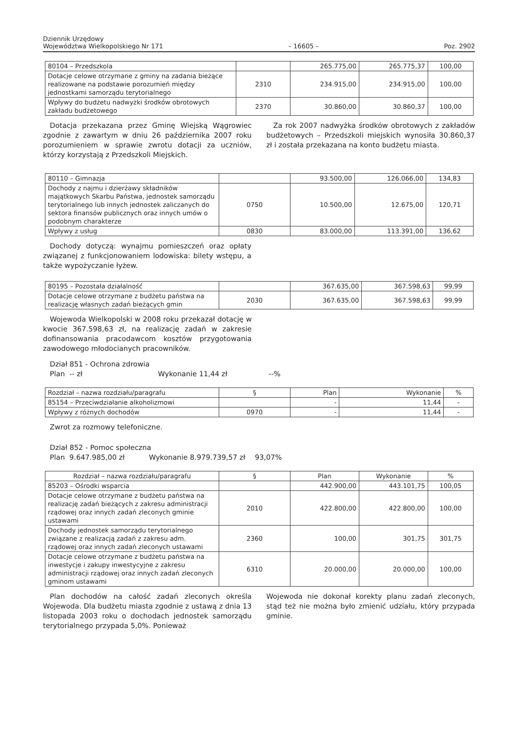Dziennik Urzędowy
Województwa Wielkopolskiego Nr 171
– 16605 –
Poz. 2902
| 80104 – Przedszkola | | 265.775,00 | 265.775,37 | 100,00 |
| Dotacje celowe otrzymane z gminy na zadania bieżące realizowane na podstawie porozumień między jednostkami samorządu terytorialnego | 2310 | 234.915,00 | 234.915,00 | 100,00 |
| Wpływy do budżetu nadwyżki środków obrotowych zakładu budżetowego | 2370 | 30.860,00 | 30.860,37 | 100,00 |
Dotacja przekazana przez Gminę Wiejską Wągrowiec zgodnie z zawartym w dniu 26 października 2007 roku porozumieniem w sprawie zwrotu dotacji za uczniów, którzy korzystają z Przedszkoli Miejskich.
Za rok 2007 nadwyżka środków obrotowych z zakładów budżetowych – Przedszkoli miejskich wynosiła 30.860,37 zł i została przekazana na konto budżetu miasta.
| 80110 – Gimnazja | | 93.500,00 | 126.066,00 | 134,83 |
| Dochody z najmu i dzierżawy składników majątkowych Skarbu Państwa, jednostek samorządu terytorialnego lub innych jednostek zaliczanych do sektora finansów publicznych oraz innych umów o podobnym charakterze | 0750 | 10.500,00 | 12.675,00 | 120,71 |
| Wpływy z usług | 0830 | 83.000,00 | 113.391,00 | 136,62 |
Dochody dotyczą: wynajmu pomieszczeń oraz opłaty związanej z funkcjonowaniem lodowiska: bilety wstępu, a także wypożyczanie łyżew.
| 80195 – Pozostała działalność | | 367.635,00 | 367.598,63 | 99,99 |
| Dotacje celowe otrzymane z budżetu państwa na realizację własnych zadań bieżących gmin | 2030 | 367.635,00 | 367.598,63 | 99,99 |
Wojewoda Wielkopolski w 2008 roku przekazał dotację w kwocie 367.598,63 zł, na realizację zadań w zakresie dofinansowania pracodawcom kosztów przygotowania zawodowego młodocianych pracowników.
Dział 851 - Ochrona zdrowia
Plan -- zł Wykonanie 11,44 zł --%
| Rozdział – nazwa rozdziału/paragrafu | § | Plan | Wykonanie | % |
| 85154 – Przeciwdziałanie alkoholizmowi | | - | 11,44 | - |
| Wpływy z różnych dochodów | 0970 | - | 11,44 | - |
Zwrot za rozmowy telefoniczne.
Dział 852 - Pomoc społeczna
Plan 9.647.985,00 zł Wykonanie 8.979.739,57 zł 93,07%
| Rozdział – nazwa rozdziału/paragrafu | § | Plan | Wykonanie | % |
| 85203 – Ośrodki wsparcia | | 442.900,00 | 443.101,75 | 100,05 |
| Dotacje celowe otrzymane z budżetu państwa na realizację zadań bieżących z zakresu administracji rządowej oraz innych zadań zleconych gminie ustawami | 2010 | 422.800,00 | 422.800,00 | 100,00 |
| Dochody jednostek samorządu terytorialnego związane z realizacją zadań z zakresu adm. rządowej oraz innych zadań zleconych ustawami | 2360 | 100,00 | 301,75 | 301,75 |
| Dotacje celowe otrzymane z budżetu państwa na inwestycje i zakupy inwestycyjne z zakresu administracji rządowej oraz innych zadań zleconych gminom ustawami | 6310 | 20.000,00 | 20.000,00 | 100,00 |
Plan dochodów na całość zadań zleconych określa Wojewoda. Dla budżetu miasta zgodnie z ustawą z dnia 13 listopada 2003 roku o dochodach jednostek samorządu terytorialnego przypada 5,0%. Ponieważ
Wojewoda nie dokonał korekty planu zadań zleconych, stąd też nie można było zmienić udziału, który przypada gminie.